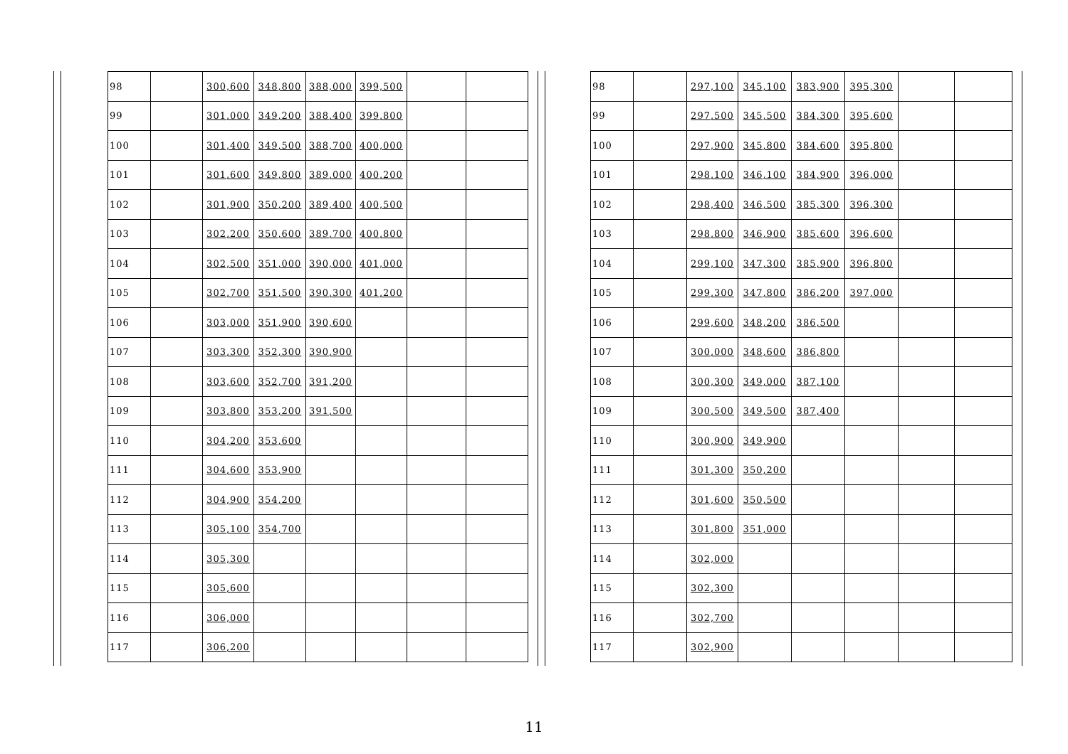| 98 | | 300,600 | 348,800 | 388,000 | 399,500 | | |
| 99 | | 301,000 | 349,200 | 388,400 | 399,800 | | |
| 100 | | 301,400 | 349,500 | 388,700 | 400,000 | | |
| 101 | | 301,600 | 349,800 | 389,000 | 400,200 | | |
| 102 | | 301,900 | 350,200 | 389,400 | 400,500 | | |
| 103 | | 302,200 | 350,600 | 389,700 | 400,800 | | |
| 104 | | 302,500 | 351,000 | 390,000 | 401,000 | | |
| 105 | | 302,700 | 351,500 | 390,300 | 401,200 | | |
| 106 | | 303,000 | 351,900 | 390,600 | | | |
| 107 | | 303,300 | 352,300 | 390,900 | | | |
| 108 | | 303,600 | 352,700 | 391,200 | | | |
| 109 | | 303,800 | 353,200 | 391,500 | | | |
| 110 | | 304,200 | 353,600 | | | | |
| 111 | | 304,600 | 353,900 | | | | |
| 112 | | 304,900 | 354,200 | | | | |
| 113 | | 305,100 | 354,700 | | | | |
| 114 | | 305,300 | | | | | |
| 115 | | 305,600 | | | | | |
| 116 | | 306,000 | | | | | |
| 117 | | 306,200 | | | | | |
| 98 | | 297,100 | 345,100 | 383,900 | 395,300 | | |
| 99 | | 297,500 | 345,500 | 384,300 | 395,600 | | |
| 100 | | 297,900 | 345,800 | 384,600 | 395,800 | | |
| 101 | | 298,100 | 346,100 | 384,900 | 396,000 | | |
| 102 | | 298,400 | 346,500 | 385,300 | 396,300 | | |
| 103 | | 298,800 | 346,900 | 385,600 | 396,600 | | |
| 104 | | 299,100 | 347,300 | 385,900 | 396,800 | | |
| 105 | | 299,300 | 347,800 | 386,200 | 397,000 | | |
| 106 | | 299,600 | 348,200 | 386,500 | | | |
| 107 | | 300,000 | 348,600 | 386,800 | | | |
| 108 | | 300,300 | 349,000 | 387,100 | | | |
| 109 | | 300,500 | 349,500 | 387,400 | | | |
| 110 | | 300,900 | 349,900 | | | | |
| 111 | | 301,300 | 350,200 | | | | |
| 112 | | 301,600 | 350,500 | | | | |
| 113 | | 301,800 | 351,000 | | | | |
| 114 | | 302,000 | | | | | |
| 115 | | 302,300 | | | | | |
| 116 | | 302,700 | | | | | |
| 117 | | 302,900 | | | | | |
11